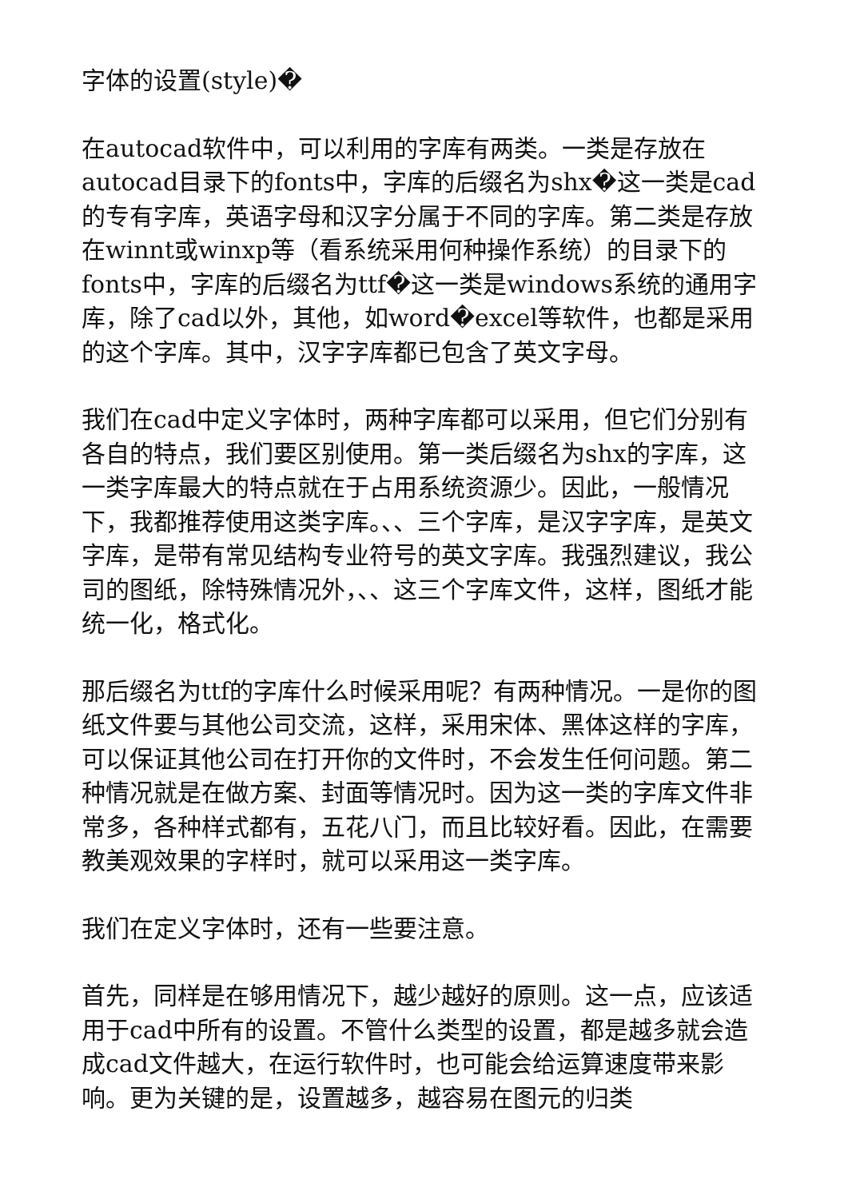字体的设置(style)�
在autocad软件中，可以利用的字库有两类。一类是存放在autocad目录下的fonts中，字库的后缀名为shx�这一类是cad的专有字库，英语字母和汉字分属于不同的字库。第二类是存放在winnt或winxp等（看系统采用何种操作系统）的目录下的fonts中，字库的后缀名为ttf�这一类是windows系统的通用字库，除了cad以外，其他，如word�excel等软件，也都是采用的这个字库。其中，汉字字库都已包含了英文字母。
我们在cad中定义字体时，两种字库都可以采用，但它们分别有各自的特点，我们要区别使用。第一类后缀名为shx的字库，这一类字库最大的特点就在于占用系统资源少。因此，一般情况下，我都推荐使用这类字库。、、三个字库，是汉字字库，是英文字库，是带有常见结构专业符号的英文字库。我强烈建议，我公司的图纸，除特殊情况外，、、这三个字库文件，这样，图纸才能统一化，格式化。
那后缀名为ttf的字库什么时候采用呢？有两种情况。一是你的图纸文件要与其他公司交流，这样，采用宋体、黑体这样的字库，可以保证其他公司在打开你的文件时，不会发生任何问题。第二种情况就是在做方案、封面等情况时。因为这一类的字库文件非常多，各种样式都有，五花八门，而且比较好看。因此，在需要教美观效果的字样时，就可以采用这一类字库。
我们在定义字体时，还有一些要注意。
首先，同样是在够用情况下，越少越好的原则。这一点，应该适用于cad中所有的设置。不管什么类型的设置，都是越多就会造成cad文件越大，在运行软件时，也可能会给运算速度带来影响。更为关键的是，设置越多，越容易在图元的归类